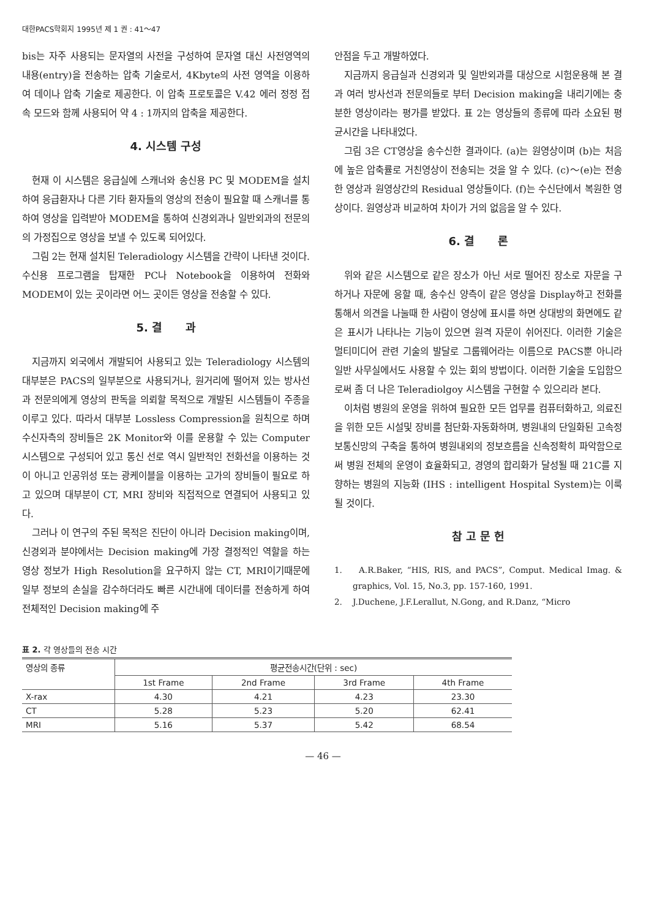대한PACS학회지 1995년 제 1 권 : 41～47
bis는 자주 사용되는 문자열의 사전을 구성하여 문자열 대신 사전영역의 내용(entry)을 전송하는 압축 기술로서, 4Kbyte의 사전 영역을 이용하여 데이나 압축 기술로 제공한다. 이 압축 프로토콜은 V.42 에러 정정 접속 모드와 함께 사용되어 약 4 : 1까지의 압축을 제공한다.
4. 시스템 구성
현재 이 시스템은 응급실에 스캐너와 송신용 PC 및 MODEM을 설치하여 응급환자나 다른 기타 환자들의 영상의 전송이 필요할 때 스캐너를 통하여 영상을 입력받아 MODEM을 통하여 신경외과나 일반외과의 전문의의 가정집으로 영상을 보낼 수 있도록 되어있다.
그림 2는 현재 설치된 Teleradiology 시스템을 간략이 나타낸 것이다. 수신용 프로그램을 탑재한 PC나 Notebook을 이용하여 전화와 MODEM이 있는 곳이라면 어느 곳이든 영상을 전송할 수 있다.
5. 결 과
지금까지 외국에서 개발되어 사용되고 있는 Teleradiology 시스템의 대부분은 PACS의 일부분으로 사용되거나, 원거리에 떨어져 있는 방사선과 전문의에게 영상의 판독을 의뢰할 목적으로 개발된 시스템들이 주종을 이루고 있다. 따라서 대부분 Lossless Compression을 원칙으로 하며 수신자측의 장비들은 2K Monitor와 이를 운용할 수 있는 Computer 시스템으로 구성되어 있고 통신 선로 역시 일반적인 전화선을 이용하는 것이 아니고 인공위성 또는 광케이블을 이용하는 고가의 장비들이 필요로 하고 있으며 대부분이 CT, MRI 장비와 직접적으로 연결되어 사용되고 있다.
그러나 이 연구의 주된 목적은 진단이 아니라 Decision making이며, 신경외과 분야에서는 Decision making에 가장 결정적인 역할을 하는 영상 정보가 High Resolution을 요구하지 않는 CT, MRI이기때문에 일부 정보의 손실을 감수하더라도 빠른 시간내에 데이터를 전송하게 하여 전체적인 Decision making에 주
안점을 두고 개발하였다.
지금까지 응급실과 신경외과 및 일반외과를 대상으로 시험운용해 본 결과 여러 방사선과 전문의들로 부터 Decision making을 내리기에는 충분한 영상이라는 평가를 받았다. 표 2는 영상들의 종류에 따라 소요된 평균시간을 나타내었다.
그림 3은 CT영상을 송수신한 결과이다. (a)는 원영상이며 (b)는 처음에 높은 압축률로 거친영상이 전송되는 것을 알 수 있다. (c)～(e)는 전송한 영상과 원영상간의 Residual 영상들이다. (f)는 수신단에서 복원한 영상이다. 원영상과 비교하여 차이가 거의 없음을 알 수 있다.
6. 결 론
위와 같은 시스템으로 같은 장소가 아닌 서로 떨어진 장소로 자문을 구하거나 자문에 응할 때, 송수신 양측이 같은 영상을 Display하고 전화를 통해서 의견을 나눌때 한 사람이 영상에 표시를 하면 상대방의 화면에도 같은 표시가 나타나는 기능이 있으면 원격 자문이 쉬어진다. 이러한 기술은 멀티미디어 관련 기술의 발달로 그룹웨어라는 이름으로 PACS뿐 아니라 일반 사무실에서도 사용할 수 있는 회의 방법이다. 이러한 기술을 도입함으로써 좀 더 나은 Teleradiolgoy 시스템을 구현할 수 있으리라 본다.
이처럼 병원의 운영을 위하여 필요한 모든 업무를 컴퓨터화하고, 의료진을 위한 모든 시설및 장비를 첨단화·자동화하며, 병원내의 단일화된 고속정보통신망의 구축을 통하여 병원내외의 정보흐름을 신속정확히 파악함으로써 병원 전체의 운영이 효율화되고, 경영의 합리화가 달성될 때 21C를 지향하는 병원의 지능화 (IHS : intelligent Hospital System)는 이룩될 것이다.
참 고 문 헌
1. A.R.Baker, “HIS, RIS, and PACS”, Comput. Medical Imag. & graphics, Vol. 15, No.3, pp. 157-160, 1991.
2. J.Duchene, J.F.Lerallut, N.Gong, and R.Danz, “Micro
표 2. 각 영상들의 전송 시간
| 영상의 종류 | 평균전송시간(단위 : sec) | | | |
| --- | --- | --- | --- | --- |
| | 1st Frame | 2nd Frame | 3rd Frame | 4th Frame |
| X-rax | 4.30 | 4.21 | 4.23 | 23.30 |
| CT | 5.28 | 5.23 | 5.20 | 62.41 |
| MRI | 5.16 | 5.37 | 5.42 | 68.54 |
— 46 —